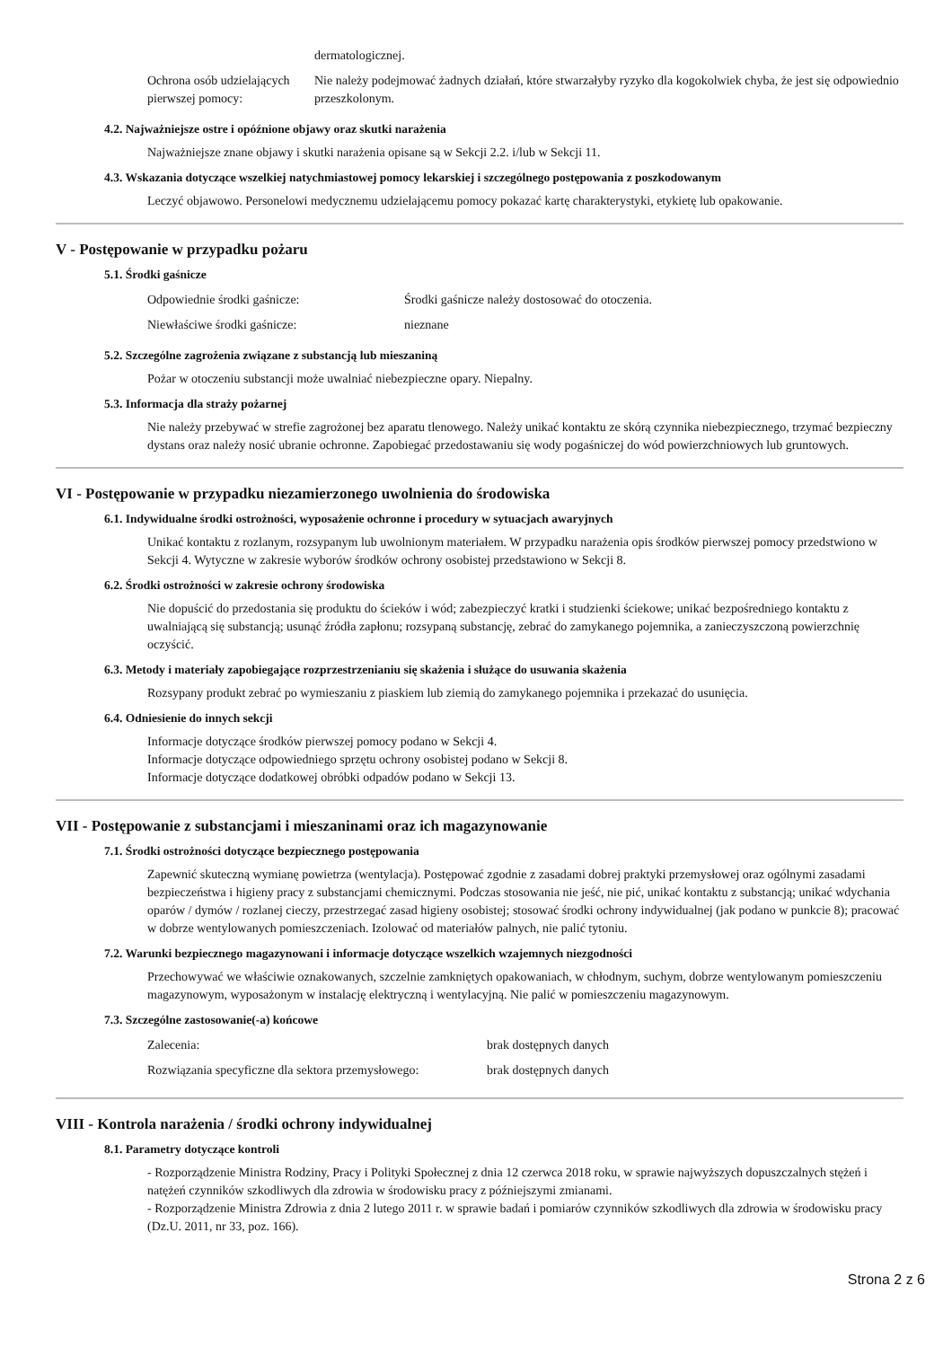| | dermatologicznej. |
| Ochrona osób udzielających pierwszej pomocy: | Nie należy podejmować żadnych działań, które stwarzałyby ryzyko dla kogokolwiek chyba, że jest się odpowiednio przeszkolonym. |
4.2. Najważniejsze ostre i opóźnione objawy oraz skutki narażenia
Najważniejsze znane objawy i skutki narażenia opisane są w Sekcji 2.2. i/lub w Sekcji 11.
4.3. Wskazania dotyczące wszelkiej natychmiastowej pomocy lekarskiej i szczególnego postępowania z poszkodowanym
Leczyć objawowo. Personelowi medycznemu udzielającemu pomocy pokazać kartę charakterystyki, etykietę lub opakowanie.
V - Postępowanie w przypadku pożaru
5.1. Środki gaśnicze
| Odpowiednie środki gaśnicze: | Środki gaśnicze należy dostosować do otoczenia. |
| Niewłaściwe środki gaśnicze: | nieznane |
5.2. Szczególne zagrożenia związane z substancją lub mieszaniną
Pożar w otoczeniu substancji może uwalniać niebezpieczne opary. Niepalny.
5.3. Informacja dla straży pożarnej
Nie należy przebywać w strefie zagrożonej bez aparatu tlenowego. Należy unikać kontaktu ze skórą czynnika niebezpiecznego, trzymać bezpieczny dystans oraz należy nosić ubranie ochronne. Zapobiegać przedostawaniu się wody pogaśniczej do wód powierzchniowych lub gruntowych.
VI - Postępowanie w przypadku niezamierzonego uwolnienia do środowiska
6.1. Indywidualne środki ostrożności, wyposażenie ochronne i procedury w sytuacjach awaryjnych
Unikać kontaktu z rozlanym, rozsypanym lub uwolnionym materiałem. W przypadku narażenia opis środków pierwszej pomocy przedstwiono w Sekcji 4. Wytyczne w zakresie wyborów środków ochrony osobistej przedstawiono w Sekcji 8.
6.2. Środki ostrożności w zakresie ochrony środowiska
Nie dopuścić do przedostania się produktu do ścieków i wód; zabezpieczyć kratki i studzienki ściekowe; unikać bezpośredniego kontaktu z uwalniającą się substancją; usunąć źródła zapłonu; rozsypaną substancję, zebrać do zamykanego pojemnika, a zanieczyszczoną powierzchnię oczyścić.
6.3. Metody i materiały zapobiegające rozprzestrzenianiu się skażenia i służące do usuwania skażenia
Rozsypany produkt zebrać po wymieszaniu z piaskiem lub ziemią do zamykanego pojemnika i przekazać do usunięcia.
6.4. Odniesienie do innych sekcji
Informacje dotyczące środków pierwszej pomocy podano w Sekcji 4.
Informacje dotyczące odpowiedniego sprzętu ochrony osobistej podano w Sekcji 8.
Informacje dotyczące dodatkowej obróbki odpadów podano w Sekcji 13.
VII - Postępowanie z substancjami i mieszaninami oraz ich magazynowanie
7.1. Środki ostrożności dotyczące bezpiecznego postępowania
Zapewnić skuteczną wymianę powietrza (wentylacja). Postępować zgodnie z zasadami dobrej praktyki przemysłowej oraz ogólnymi zasadami bezpieczeństwa i higieny pracy z substancjami chemicznymi. Podczas stosowania nie jeść, nie pić, unikać kontaktu z substancją; unikać wdychania oparów / dymów / rozlanej cieczy, przestrzegać zasad higieny osobistej; stosować środki ochrony indywidualnej (jak podano w punkcie 8); pracować w dobrze wentylowanych pomieszczeniach. Izolować od materiałów palnych, nie palić tytoniu.
7.2. Warunki bezpiecznego magazynowani i informacje dotyczące wszelkich wzajemnych niezgodności
Przechowywać we właściwie oznakowanych, szczelnie zamkniętych opakowaniach, w chłodnym, suchym, dobrze wentylowanym pomieszczeniu magazynowym, wyposażonym w instalację elektryczną i wentylacyjną. Nie palić w pomieszczeniu magazynowym.
7.3. Szczególne zastosowanie(-a) końcowe
| Zalecenia: | brak dostępnych danych |
| Rozwiązania specyficzne dla sektora przemysłowego: | brak dostępnych danych |
VIII - Kontrola narażenia / środki ochrony indywidualnej
8.1. Parametry dotyczące kontroli
- Rozporządzenie Ministra Rodziny, Pracy i Polityki Społecznej z dnia 12 czerwca 2018 roku, w sprawie najwyższych dopuszczalnych stężeń i natężeń czynników szkodliwych dla zdrowia w środowisku pracy z późniejszymi zmianami.
- Rozporządzenie Ministra Zdrowia z dnia 2 lutego 2011 r. w sprawie badań i pomiarów czynników szkodliwych dla zdrowia w środowisku pracy (Dz.U. 2011, nr 33, poz. 166).
Strona 2 z 6